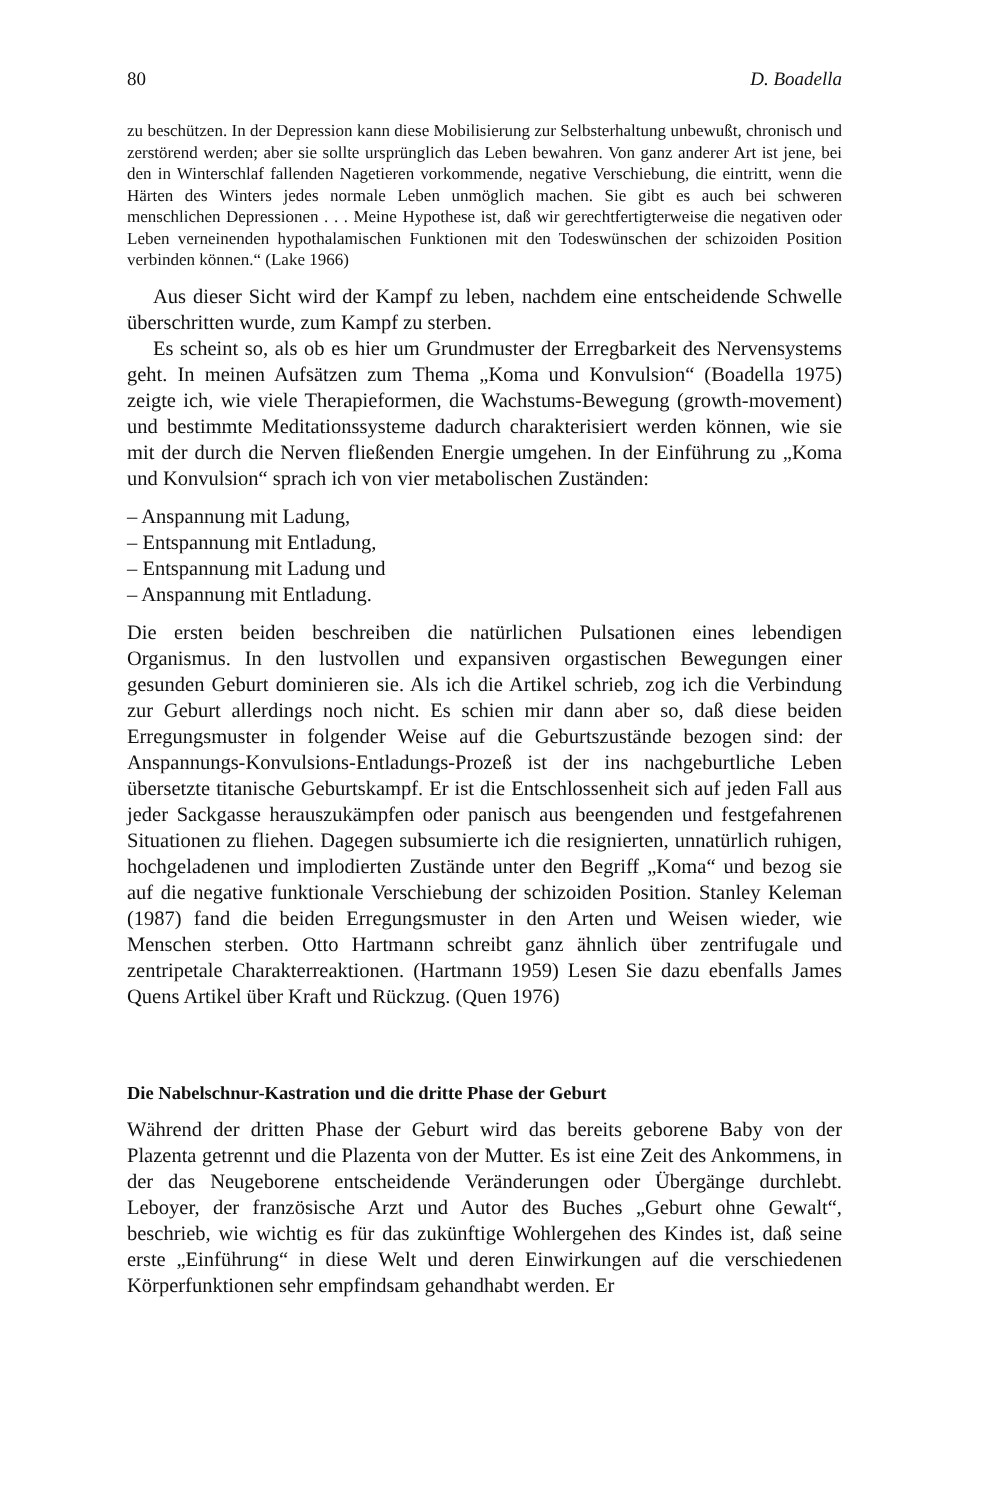80 D. Boadella
zu beschützen. In der Depression kann diese Mobilisierung zur Selbsterhaltung unbewußt, chronisch und zerstörend werden; aber sie sollte ursprünglich das Leben bewahren. Von ganz anderer Art ist jene, bei den in Winterschlaf fallenden Nagetieren vorkommende, negative Verschiebung, die eintritt, wenn die Härten des Winters jedes normale Leben unmöglich machen. Sie gibt es auch bei schweren menschlichen Depressionen . . . Meine Hypothese ist, daß wir gerechtfertigterweise die negativen oder Leben verneinenden hypothalamischen Funktionen mit den Todeswünschen der schizoiden Position verbinden können.“ (Lake 1966)
Aus dieser Sicht wird der Kampf zu leben, nachdem eine entscheidende Schwelle überschritten wurde, zum Kampf zu sterben.
Es scheint so, als ob es hier um Grundmuster der Erregbarkeit des Nervensystems geht. In meinen Aufsätzen zum Thema „Koma und Konvulsion“ (Boadella 1975) zeigte ich, wie viele Therapieformen, die Wachstums-Bewegung (growth-movement) und bestimmte Meditationssysteme dadurch charakterisiert werden können, wie sie mit der durch die Nerven fließenden Energie umgehen. In der Einführung zu „Koma und Konvulsion“ sprach ich von vier metabolischen Zuständen:
– Anspannung mit Ladung,
– Entspannung mit Entladung,
– Entspannung mit Ladung und
– Anspannung mit Entladung.
Die ersten beiden beschreiben die natürlichen Pulsationen eines lebendigen Organismus. In den lustvollen und expansiven orgastischen Bewegungen einer gesunden Geburt dominieren sie. Als ich die Artikel schrieb, zog ich die Verbindung zur Geburt allerdings noch nicht. Es schien mir dann aber so, daß diese beiden Erregungsmuster in folgender Weise auf die Geburtszustände bezogen sind: der Anspannungs-Konvulsions-Entladungs-Prozeß ist der ins nachgeburtliche Leben übersetzte titanische Geburtskampf. Er ist die Entschlossenheit sich auf jeden Fall aus jeder Sackgasse herauszukämpfen oder panisch aus beengenden und festgefahrenen Situationen zu fliehen. Dagegen subsumierte ich die resignierten, unnatürlich ruhigen, hochgeladenen und implodierten Zustände unter den Begriff „Koma“ und bezog sie auf die negative funktionale Verschiebung der schizoiden Position. Stanley Keleman (1987) fand die beiden Erregungsmuster in den Arten und Weisen wieder, wie Menschen sterben. Otto Hartmann schreibt ganz ähnlich über zentrifugale und zentripetale Charakterreaktionen. (Hartmann 1959) Lesen Sie dazu ebenfalls James Quens Artikel über Kraft und Rückzug. (Quen 1976)
Die Nabelschnur-Kastration und die dritte Phase der Geburt
Während der dritten Phase der Geburt wird das bereits geborene Baby von der Plazenta getrennt und die Plazenta von der Mutter. Es ist eine Zeit des Ankommens, in der das Neugeborene entscheidende Veränderungen oder Übergänge durchlebt. Leboyer, der französische Arzt und Autor des Buches „Geburt ohne Gewalt“, beschrieb, wie wichtig es für das zukünftige Wohlergehen des Kindes ist, daß seine erste „Einführung“ in diese Welt und deren Einwirkungen auf die verschiedenen Körperfunktionen sehr empfindsam gehandhabt werden. Er